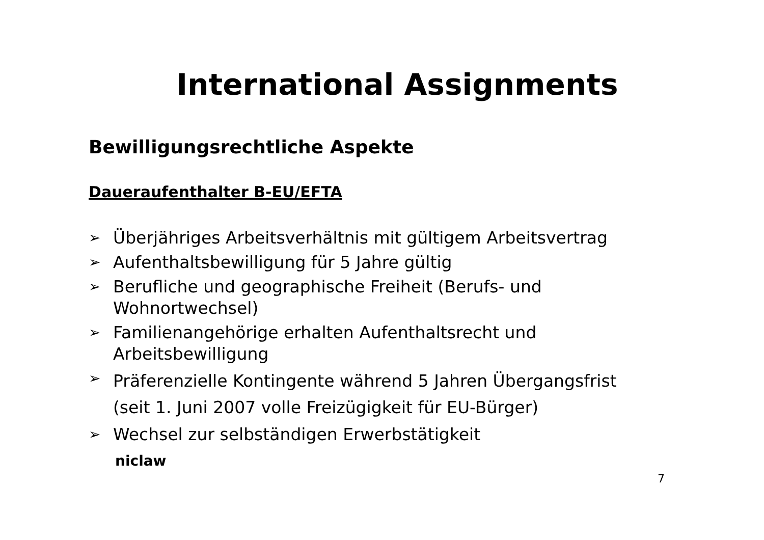International Assignments
Bewilligungsrechtliche Aspekte
Daueraufenthalter B-EU/EFTA
➢ Überjähriges Arbeitsverhältnis mit gültigem Arbeitsvertrag
➢ Aufenthaltsbewilligung für 5 Jahre gültig
➢ Berufliche und geographische Freiheit (Berufs- und Wohnortwechsel)
➢ Familienangehörige erhalten Aufenthaltsrecht und Arbeitsbewilligung
➢ Präferenzielle Kontingente während 5 Jahren Übergangsfrist (seit 1. Juni 2007 volle Freizügigkeit für EU-Bürger)
➢ Wechsel zur selbständigen Erwerbstätigkeit
niclaw
7